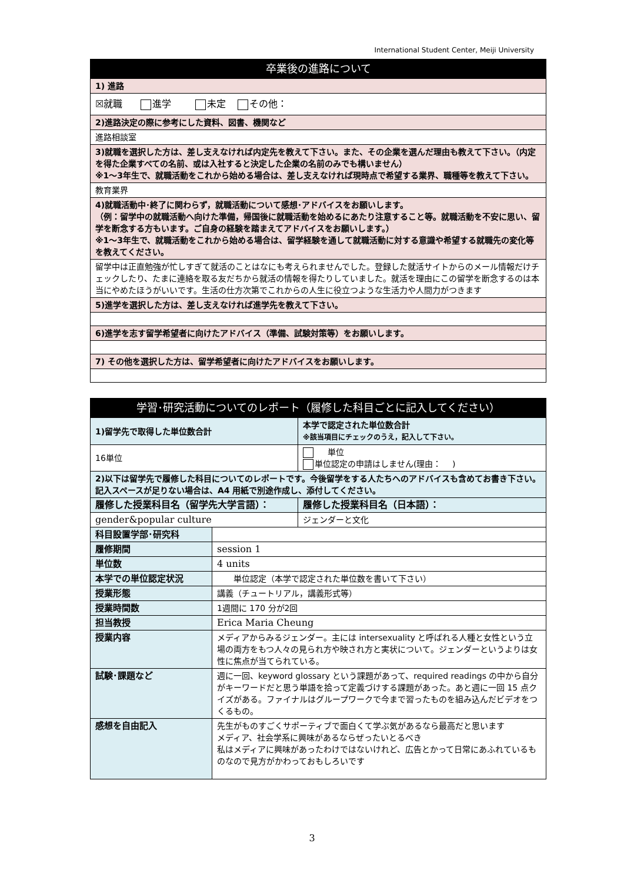International Student Center, Meiji University
| 卒業後の進路について |
| --- |
| 1) 進路 |
| ☒就職 進学 未定 その他： |
| 2)進路決定の際に参考にした資料、図書、機関など |
| 進路相談室 |
| 3)就職を選択した方は、差し支えなければ内定先を教えて下さい。また、その企業を選んだ理由も教えて下さい。（内定を得た企業すべての名前、或は入社すると決定した企業の名前のみでも構いません） ※1～3年生で、就職活動をこれから始める場合は、差し支えなければ現時点で希望する業界、職種等を教えて下さい。 |
| 教育業界 |
| 4)就職活動中･終了に関わらず，就職活動について感想･アドバイスをお願いします。 （例：留学中の就職活動へ向けた準備，帰国後に就職活動を始めるにあたり注意すること等。就職活動を不安に思い、留学を断念する方もいます。ご自身の経験を踏まえてアドバイスをお願いします。） ※1～3年生で、就職活動をこれから始める場合は、留学経験を通して就職活動に対する意識や希望する就職先の変化等を教えてください。 |
| 留学中は正直勉強が忙しすぎて就活のことはなにも考えられませんでした。登録した就活サイトからのメール情報だけチェックしたり、たまに連絡を取る友だちから就活の情報を得たりしていました。就活を理由にこの留学を断念するのは本当にやめたほうがいいです。生活の仕方次第でこれからの人生に役立つような生活力や人間力がつきます |
| 5)進学を選択した方は、差し支えなければ進学先を教えて下さい。 |
| 6)進学を志す留学希望者に向けたアドバイス（準備、試験対策等）をお願いします。 |
| 7) その他を選択した方は、留学希望者に向けたアドバイスをお願いします。 |
| 学習･研究活動についてのレポート（履修した科目ごとに記入してください） | | | |
| --- | --- | --- | --- |
| 1)留学先で取得した単位数合計 | | | 本学で認定された単位数合計 ※該当項目にチェックのうえ，記入して下さい。 |
| 16単位 | | | 単位 単位認定の申請はしません(理由： ) |
| 2)以下は留学先で履修した科目についてのレポートです。今後留学をする人たちへのアドバイスも含めてお書き下さい。記入スペースが足りない場合は、A4 用紙で別途作成し、添付してください。 | | | |
| 履修した授業科目名（留学先大学言語）： | | 履修した授業科目名（日本語）： | |
| gender&popular culture | | ジェンダーと文化 | |
| 科目設置学部･研究科 | | | |
| 履修期間 | session 1 | | |
| 単位数 | 4 units | | |
| 本学での単位認定状況 | 単位認定（本学で認定された単位数を書いて下さい） | | |
| 授業形態 | 講義（チュートリアル，講義形式等） | | |
| 授業時間数 | 1週間に 170 分が2回 | | |
| 担当教授 | Erica Maria Cheung | | |
| 授業内容 | メディアからみるジェンダー。主には intersexuality と呼ばれる人種と女性という立場の両方をもつ人々の見られ方や映され方と実状について。ジェンダーというよりは女性に焦点が当てられている。 | | |
| 試験･課題など | 週に一回、keyword glossary という課題があって、required readings の中から自分がキーワードだと思う単語を拾って定義づけする課題があった。あと週に一回 15 点クイズがある。ファイナルはグループワークで今まで習ったものを組み込んだビデオをつくるもの。 | | |
| 感想を自由記入 | 先生がものすごくサポーティブで面白くて学ぶ気があるなら最高だと思います メディア、社会学系に興味があるならぜったいとるべき 私はメディアに興味があったわけではないけれど、広告とかって日常にあふれているものなので見方がかわっておもしろいです | | |
3